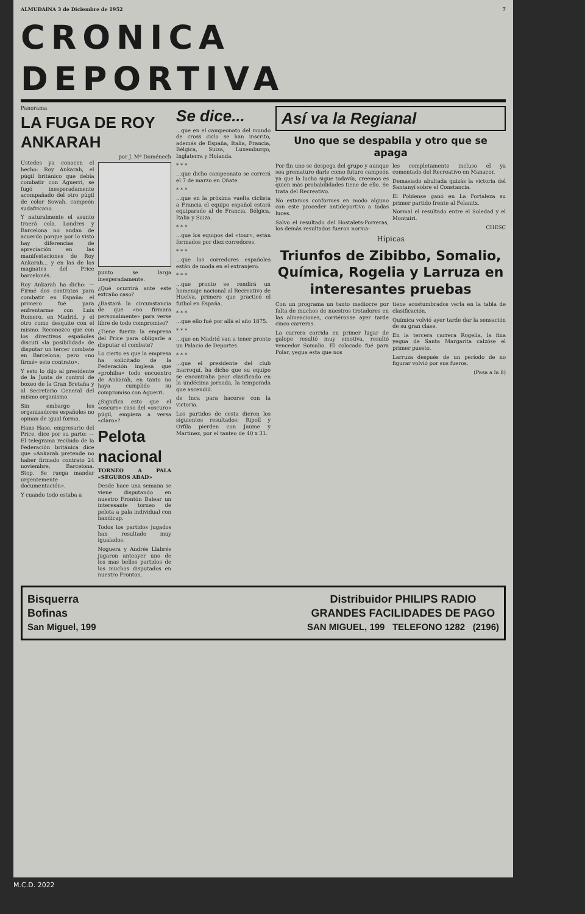ALMUDAINA 3 de Diciembre de 1952 7
CRONICA DEPORTIVA
Panorama
LA FUGA DE ROY ANKARAH
por J. Mª Doménech
Ustedes ya conocen el hecho: Roy Ankarah, el púgil británico que debía combatir con Aguerri, se fugó inesperadamente acompañado del otro púgil de color Sowah, campeón sudafricano.
Y naturalmente el asunto traerá cola. Londres y Barcelona no andan de acuerdo porque por lo visto hay diferencias de apreciación en las manifestaciones de Roy Ankarah... y en las de los magnates del Price barcelonés.
Roy Ankarah ha dicho: —Firmé dos contratos para combatir en España: el primero fué para enfrentarme con Luis Romero, en Madrid, y el otro como desquite con el mismo. Reconozco que con los directivos españoles discutí «la posibilidad» de disputar un tercer combate en Barcelona; pero «no firmé» este contrato».
Y esto lo dijo al presidente de la Junta de control de boxeo de la Gran Bretaña y al Secretario General del mismo organismo.
Sin embargo los organizadores españoles no opinan de igual forma.
Hans Hase, empresario del Price, dice por su parte: —El telegrama recibido de la Federación británica dice que «Ankarah pretende no haber firmado contrato 24 noviembre, Barcelona. Stop. Se ruega mandar urgentemente documentación».
Y cuando todo estaba a
punto se larga inesperadamente.
¿Qué ocurrirá ante este extraño caso?
¿Bastará la circunstancia de que «no firmara personalmente» para verse libre de todo compromiso?
¿Tiene fuerza la empresa del Price para obligarle a disputar el combate?
Lo cierto es que la empresa ha solicitado de la Federación inglesa que «prohiba» todo encuentro de Ankarah, en tanto no haya cumplido su compromiso con Aguerri.
¿Significa esto que el «oscuro» caso del «oscuro» púgil, empieza a versa «claro»?
Pelota nacional
TORNEO A PALA «SEGUROS ABAD»
Desde hace una semana se viene disputando en nuestro Frontón Balear un interesante torneo de pelota a pala individual con handicap.
Todos los partidos jugados han resultado muy igualados.
Noguera y Andrés Llabrés jugaron anteayer uno de los mas bellos partidos de los muchos disputados en nuestro Fronton.
Se dice...
...que en el campeonato del mundo de cross ciclo se han inscrito, además de España, Italia, Francia, Bélgica, Suiza, Luxemburgo, Inglaterra y Holanda.
* * *
...que dicho campeonato se correrá el 7 de marzo en Oñate.
* * *
...que en la próxima vuelta ciclista a Francia el equipo español estará equiparado al de Francia, Bélgica, Italia y Suiza.
* * *
...que los equipos del «tour», están formados por diez corredores.
* * *
...que los corredores españoles están de moda en el extranjero.
* * *
...que pronto se rendirá un homenaje nacional al Recreativo de Huelva, primero que practicó el futbol en España.
* * *
...que ello fué por allá el año 1875.
* * *
...que en Madrid van a tener pronto un Palacio de Deportes.
* * *
...que el presidente del club marroquí, ha dicho que su equipo se encontraba peor clasificado en la undécima jornada, la temporada que ascendió.
de Inca para hacerse con la victoria.
Los partidos de cesta dieron los siguientes resultados: Ripoll y Orfila pierden con Jaume y Martinez, por el tanteo de 40 x 31.
Así va la Regianal
Uno que se despabila y otro que se apaga
Por fin uno se despega del grupo y aunque sea prematuro darle como futuro campeón ya que la lucha sigue todavía, creemos es quien más probabilidades tiene de ello. Se trata del Recreativo.
No estamos conformes en modo alguno con este proceder antideportivo a todas luces.
Salvo el resultado del Hostalets-Porreras, los demás resultados fueron norma-
les completamente incluso el ya comentado del Recreativo en Manacor.
Demasiado abultada quizás la victoria del Santanyí sobre el Constancia.
El Poblense ganó en La Fortaleza su primer partido frente al Felanitx.
Normal el resultado entre el Soledad y el Montuiri.
CHESC
Hípicas
Triunfos de Zibibbo, Somalio, Química, Rogelia y Larruza en interesantes pruebas
Con un programa un tanto mediocre por falta de muchos de nuestros trotadores en las alineaciones, corriéronse ayer tarde cinco carreras.
La carrera corrida en primer lugar de galope resultó muy emotiva, resultó vencedor Somalio. El colocado fué para Polar, yegua esta que nos
tiene acostumbrados verla en la tabla de clasificación.
Química volvió ayer tarde dar la sensación de su gran clase.
En la tercera carrera Rogelia, la fina yegua de Santa Margarita calzóse el primer puesto.
Larruza después de un período de no figurar volvió por sus fueros.
(Pasa a la 8)
Bisquerra
Bofinas
San Miguel, 199
Distribuidor PHILIPS RADIO
GRANDES FACILIDADES DE PAGO
SAN MIGUEL, 199 TELEFONO 1282 (2196)
M.C.D. 2022